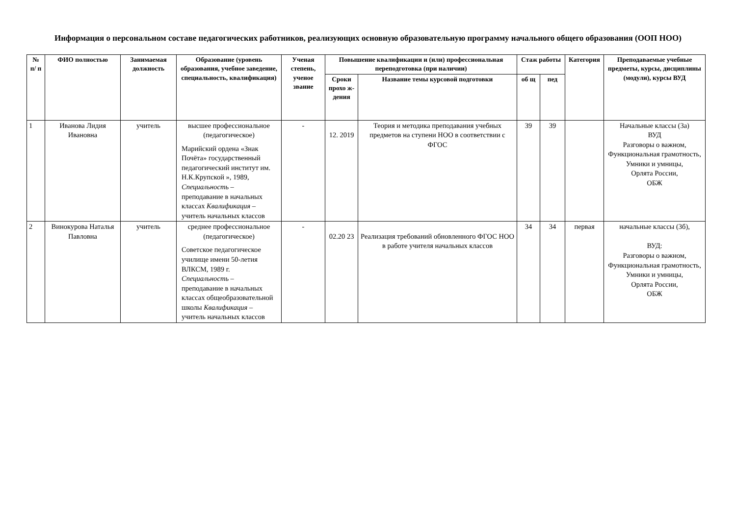Информация о персональном составе педагогических работников, реализующих основную образовательную программу начального общего образования (ООП НОО)
| № п/ п | ФИО полностью | Занимаемая должность | Образование (уровень образования, учебное заведение, специальность, квалификация) | Ученая степень, ученое звание | Повышение квалификации и (или) профессиональная переподготовка (при наличии) | | Стаж работы | | Категория | Преподаваемые учебные предметы, курсы, дисциплины (модули), курсы ВУД |
| --- | --- | --- | --- | --- | --- | --- | --- | --- | --- | --- |
| | | | | | Сроки прохо ж-дения | Название темы курсовой подготовки | об щ | пед | | |
| 1 | Иванова Лидия Ивановна | учитель | высшее профессиональное (педагогическое) Марийский ордена «Знак Почёта» государственный педагогический институт им. Н.К.Крупской », 1989, Специальность – преподавание в начальных классах Квалификация – учитель начальных классов | - | 12. 2019 | Теория и методика преподавания учебных предметов на ступени НОО в соответствии с ФГОС | 39 | 39 | | Начальные классы (3а) ВУД Разговоры о важном, Функциональная грамотность, Умники и умницы, Орлята России, ОБЖ |
| 2 | Винокурова Наталья Павловна | учитель | среднее профессиональное (педагогическое) Советское педагогическое училище имени 50-летия ВЛКСМ, 1989 г. Специальность – преподавание в начальных классах общеобразовательной школы Квалификация – учитель начальных классов | - | 02.20 23 | Реализация требований обновленного ФГОС НОО в работе учителя начальных классов | 34 | 34 | первая | начальные классы (3б), ВУД: Разговоры о важном, Функциональная грамотность, Умники и умницы, Орлята России, ОБЖ |